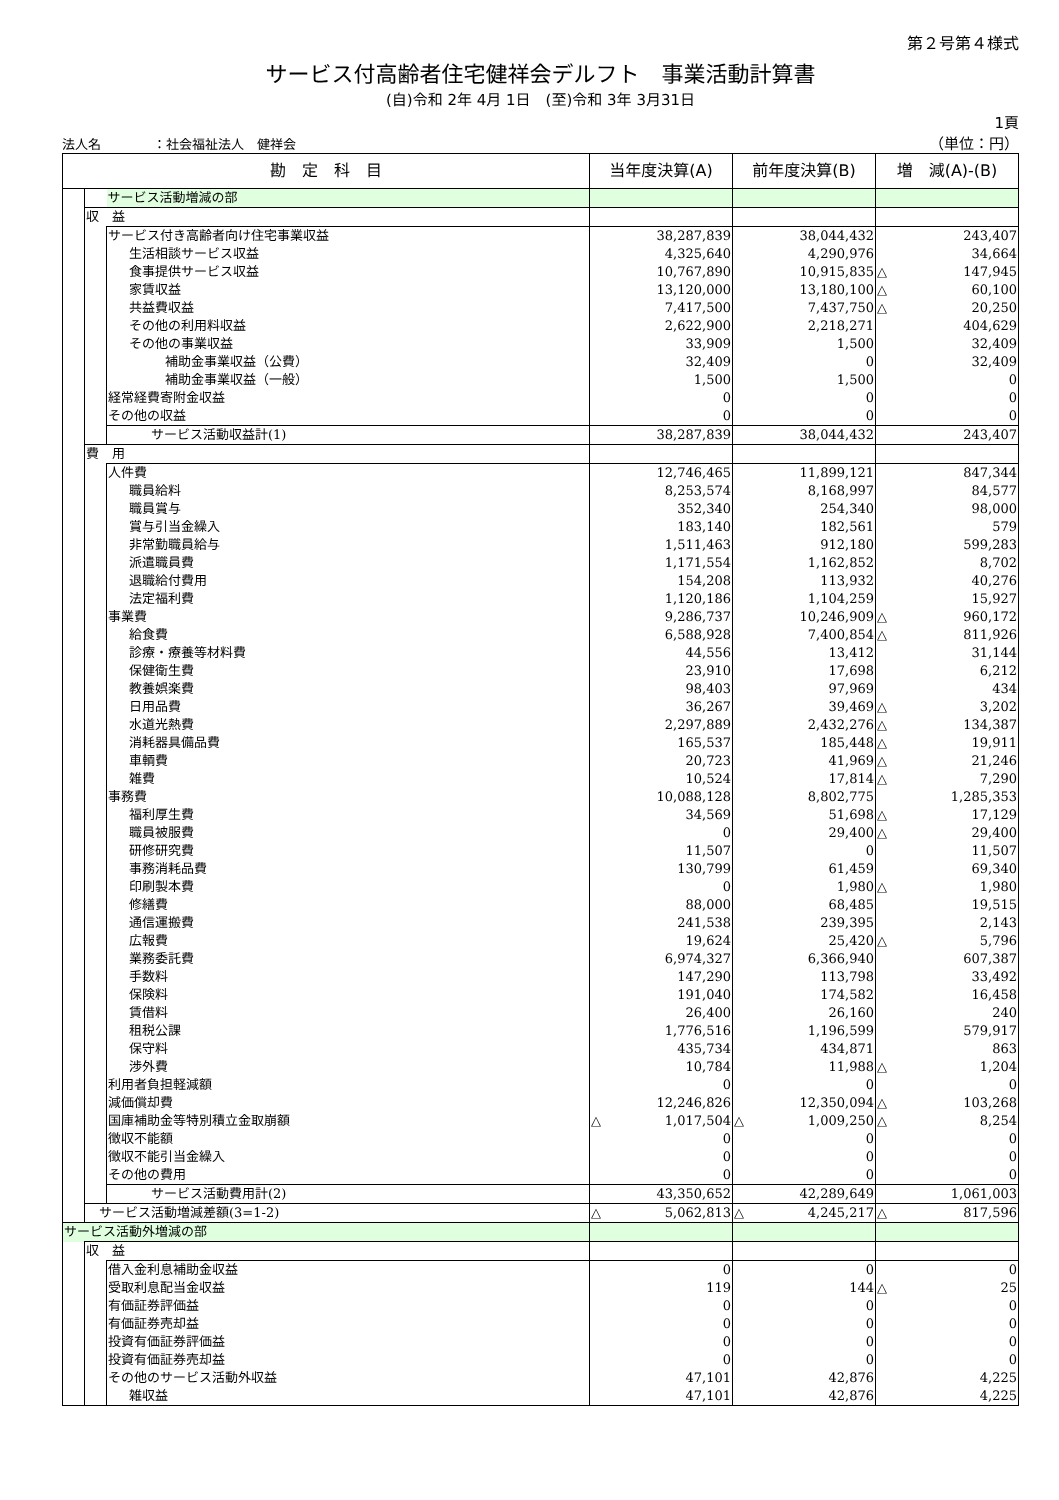第２号第４様式
サービス付高齢者住宅健祥会デルフト　事業活動計算書
(自)令和 2年 4月 1日　(至)令和 3年 3月31日
法人名　　　　：社会福祉法人　健祥会 1頁
（単位：円）
| 勘 定 科 目 | | | 当年度決算(A) | 前年度決算(B) | 増 減(A)-(B) |
| --- | --- | --- | --- | --- | --- |
| | | サービス活動増減の部 | | | |
| | 収 益 | | | | |
| | | サービス付き高齢者向け住宅事業収益 | 38,287,839 | 38,044,432 | 243,407 |
| | | 生活相談サービス収益 | 4,325,640 | 4,290,976 | 34,664 |
| | | 食事提供サービス収益 | 10,767,890 | 10,915,835 | △ 147,945 |
| | | 家賃収益 | 13,120,000 | 13,180,100 | △ 60,100 |
| | | 共益費収益 | 7,417,500 | 7,437,750 | △ 20,250 |
| | | その他の利用料収益 | 2,622,900 | 2,218,271 | 404,629 |
| | | その他の事業収益 | 33,909 | 1,500 | 32,409 |
| | | 補助金事業収益（公費） | 32,409 | 0 | 32,409 |
| | | 補助金事業収益（一般） | 1,500 | 1,500 | 0 |
| | | 経常経費寄附金収益 | 0 | 0 | 0 |
| | | その他の収益 | 0 | 0 | 0 |
| | | サービス活動収益計(1) | 38,287,839 | 38,044,432 | 243,407 |
| | 費 用 | | | | |
| | | 人件費 | 12,746,465 | 11,899,121 | 847,344 |
| | | 職員給料 | 8,253,574 | 8,168,997 | 84,577 |
| | | 職員賞与 | 352,340 | 254,340 | 98,000 |
| | | 賞与引当金繰入 | 183,140 | 182,561 | 579 |
| | | 非常勤職員給与 | 1,511,463 | 912,180 | 599,283 |
| | | 派遣職員費 | 1,171,554 | 1,162,852 | 8,702 |
| | | 退職給付費用 | 154,208 | 113,932 | 40,276 |
| | | 法定福利費 | 1,120,186 | 1,104,259 | 15,927 |
| | | 事業費 | 9,286,737 | 10,246,909 | △ 960,172 |
| | | 給食費 | 6,588,928 | 7,400,854 | △ 811,926 |
| | | 診療・療養等材料費 | 44,556 | 13,412 | 31,144 |
| | | 保健衛生費 | 23,910 | 17,698 | 6,212 |
| | | 教養娯楽費 | 98,403 | 97,969 | 434 |
| | | 日用品費 | 36,267 | 39,469 | △ 3,202 |
| | | 水道光熱費 | 2,297,889 | 2,432,276 | △ 134,387 |
| | | 消耗器具備品費 | 165,537 | 185,448 | △ 19,911 |
| | | 車輌費 | 20,723 | 41,969 | △ 21,246 |
| | | 雑費 | 10,524 | 17,814 | △ 7,290 |
| | | 事務費 | 10,088,128 | 8,802,775 | 1,285,353 |
| | | 福利厚生費 | 34,569 | 51,698 | △ 17,129 |
| | | 職員被服費 | 0 | 29,400 | △ 29,400 |
| | | 研修研究費 | 11,507 | 0 | 11,507 |
| | | 事務消耗品費 | 130,799 | 61,459 | 69,340 |
| | | 印刷製本費 | 0 | 1,980 | △ 1,980 |
| | | 修繕費 | 88,000 | 68,485 | 19,515 |
| | | 通信運搬費 | 241,538 | 239,395 | 2,143 |
| | | 広報費 | 19,624 | 25,420 | △ 5,796 |
| | | 業務委託費 | 6,974,327 | 6,366,940 | 607,387 |
| | | 手数料 | 147,290 | 113,798 | 33,492 |
| | | 保険料 | 191,040 | 174,582 | 16,458 |
| | | 賃借料 | 26,400 | 26,160 | 240 |
| | | 租税公課 | 1,776,516 | 1,196,599 | 579,917 |
| | | 保守料 | 435,734 | 434,871 | 863 |
| | | 渉外費 | 10,784 | 11,988 | △ 1,204 |
| | | 利用者負担軽減額 | 0 | 0 | 0 |
| | | 減価償却費 | 12,246,826 | 12,350,094 | △ 103,268 |
| | | 国庫補助金等特別積立金取崩額 | △ 1,017,504 | △ 1,009,250 | △ 8,254 |
| | | 徴収不能額 | 0 | 0 | 0 |
| | | 徴収不能引当金繰入 | 0 | 0 | 0 |
| | | その他の費用 | 0 | 0 | 0 |
| | | サービス活動費用計(2) | 43,350,652 | 42,289,649 | 1,061,003 |
| | サービス活動増減差額(3=1-2) | | △ 5,062,813 | △ 4,245,217 | △ 817,596 |
| サービス活動外増減の部 | | | | | |
| | 収 益 | | | | |
| | | 借入金利息補助金収益 | 0 | 0 | 0 |
| | | 受取利息配当金収益 | 119 | 144 | △ 25 |
| | | 有価証券評価益 | 0 | 0 | 0 |
| | | 有価証券売却益 | 0 | 0 | 0 |
| | | 投資有価証券評価益 | 0 | 0 | 0 |
| | | 投資有価証券売却益 | 0 | 0 | 0 |
| | | その他のサービス活動外収益 | 47,101 | 42,876 | 4,225 |
| | | 雑収益 | 47,101 | 42,876 | 4,225 |